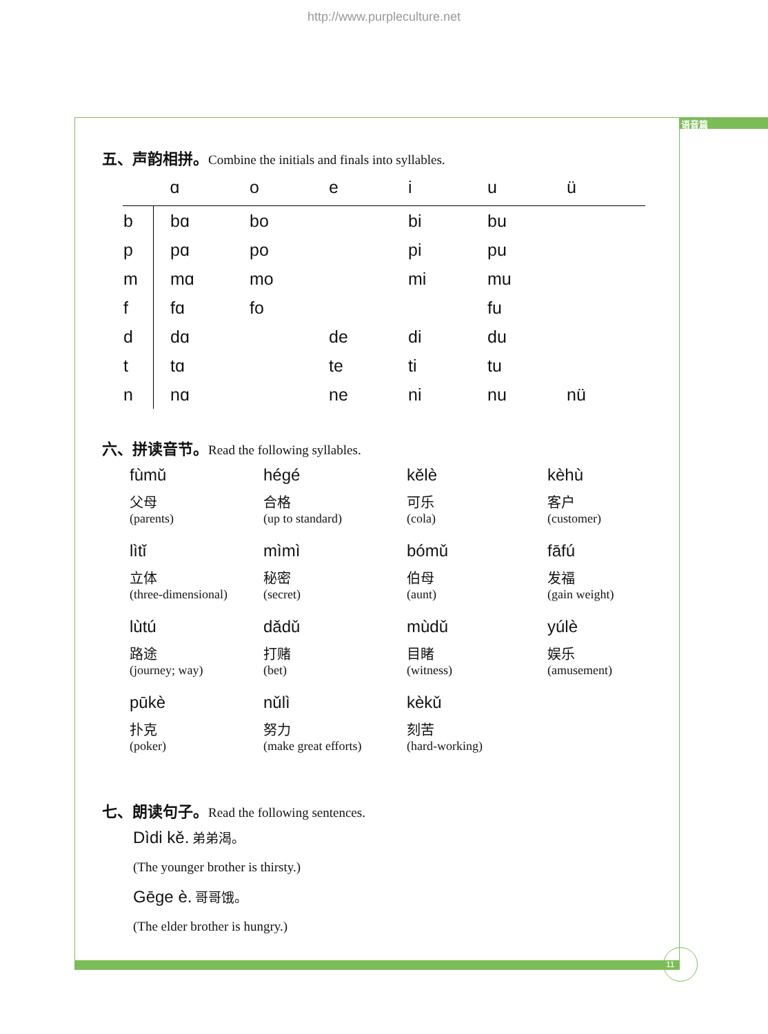http://www.purpleculture.net
语音篇
11
五、声韵相拼。Combine the initials and finals into syllables.
| | ɑ | o | e | i | u | ü |
| --- | --- | --- | --- | --- | --- | --- |
| b | bɑ | bo | | bi | bu | |
| p | pɑ | po | | pi | pu | |
| m | mɑ | mo | | mi | mu | |
| f | fɑ | fo | | | fu | |
| d | dɑ | | de | di | du | |
| t | tɑ | | te | ti | tu | |
| n | nɑ | | ne | ni | nu | nü |
六、拼读音节。Read the following syllables.
| fùmǔ 父母 (parents) | hégé 合格 (up to standard) | kělè 可乐 (cola) | kèhù 客户 (customer) |
| lìtǐ 立体 (three-dimensional) | mìmì 秘密 (secret) | bómǔ 伯母 (aunt) | fāfú 发福 (gain weight) |
| lùtú 路途 (journey; way) | dǎdǔ 打赌 (bet) | mùdǔ 目睹 (witness) | yúlè 娱乐 (amusement) |
| pūkè 扑克 (poker) | nǔlì 努力 (make great efforts) | kèkǔ 刻苦 (hard-working) | |
七、朗读句子。Read the following sentences.
Dìdi kě. 弟弟渴。
(The younger brother is thirsty.)
Gēge è. 哥哥饿。
(The elder brother is hungry.)